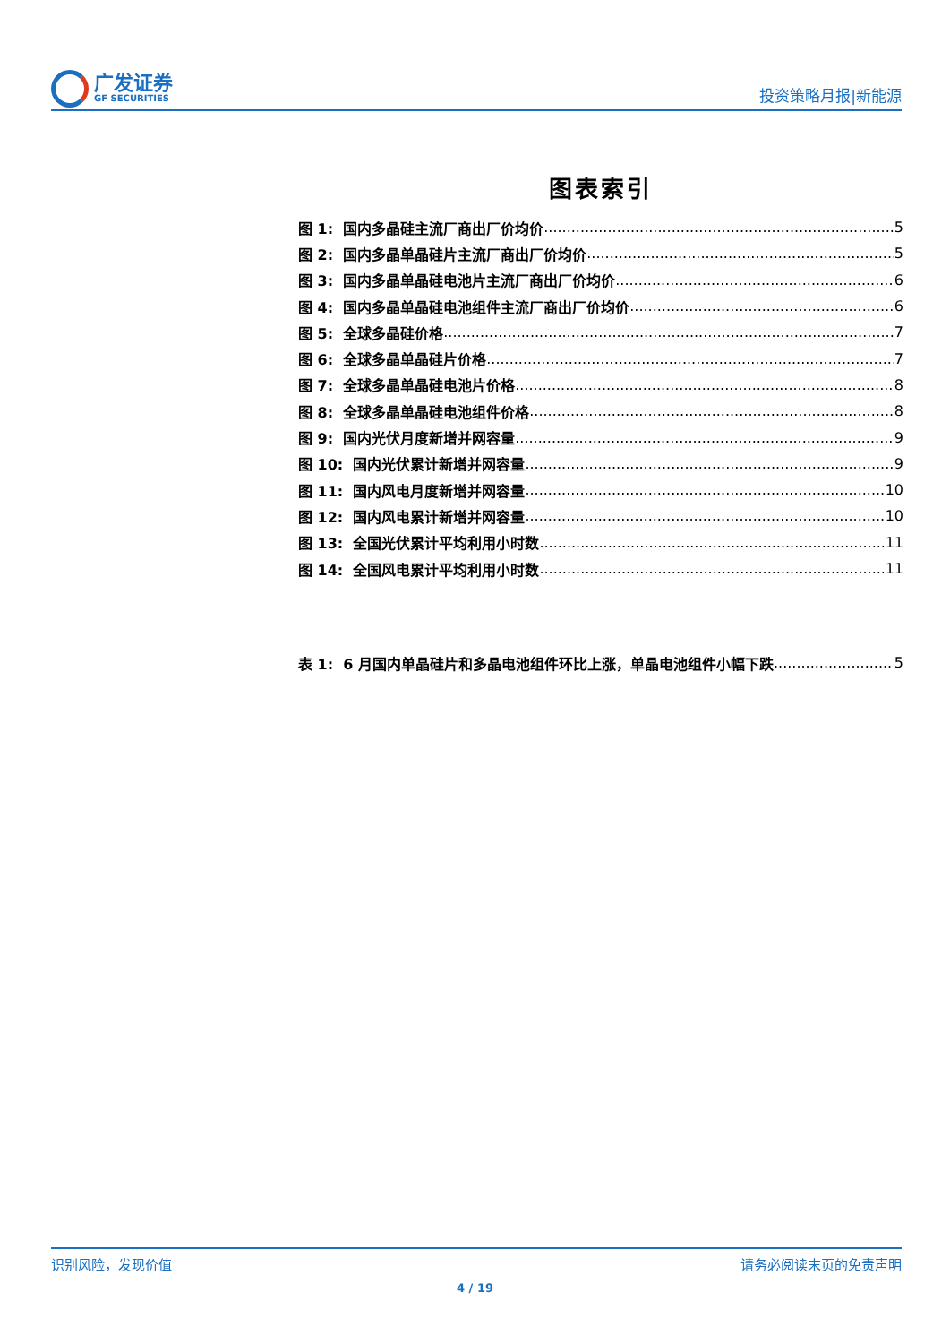广发证券
GF SECURITIES
投资策略月报|新能源
图表索引
图 1: 国内多晶硅主流厂商出厂价均价 5
图 2: 国内多晶单晶硅片主流厂商出厂价均价 5
图 3: 国内多晶单晶硅电池片主流厂商出厂价均价 6
图 4: 国内多晶单晶硅电池组件主流厂商出厂价均价 6
图 5: 全球多晶硅价格 7
图 6: 全球多晶单晶硅片价格 7
图 7: 全球多晶单晶硅电池片价格 8
图 8: 全球多晶单晶硅电池组件价格 8
图 9: 国内光伏月度新增并网容量 9
图 10: 国内光伏累计新增并网容量 9
图 11: 国内风电月度新增并网容量 10
图 12: 国内风电累计新增并网容量 10
图 13: 全国光伏累计平均利用小时数 11
图 14: 全国风电累计平均利用小时数 11
表 1: 6 月国内单晶硅片和多晶电池组件环比上涨，单晶电池组件小幅下跌 5
识别风险，发现价值 请务必阅读末页的免责声明
4 / 19